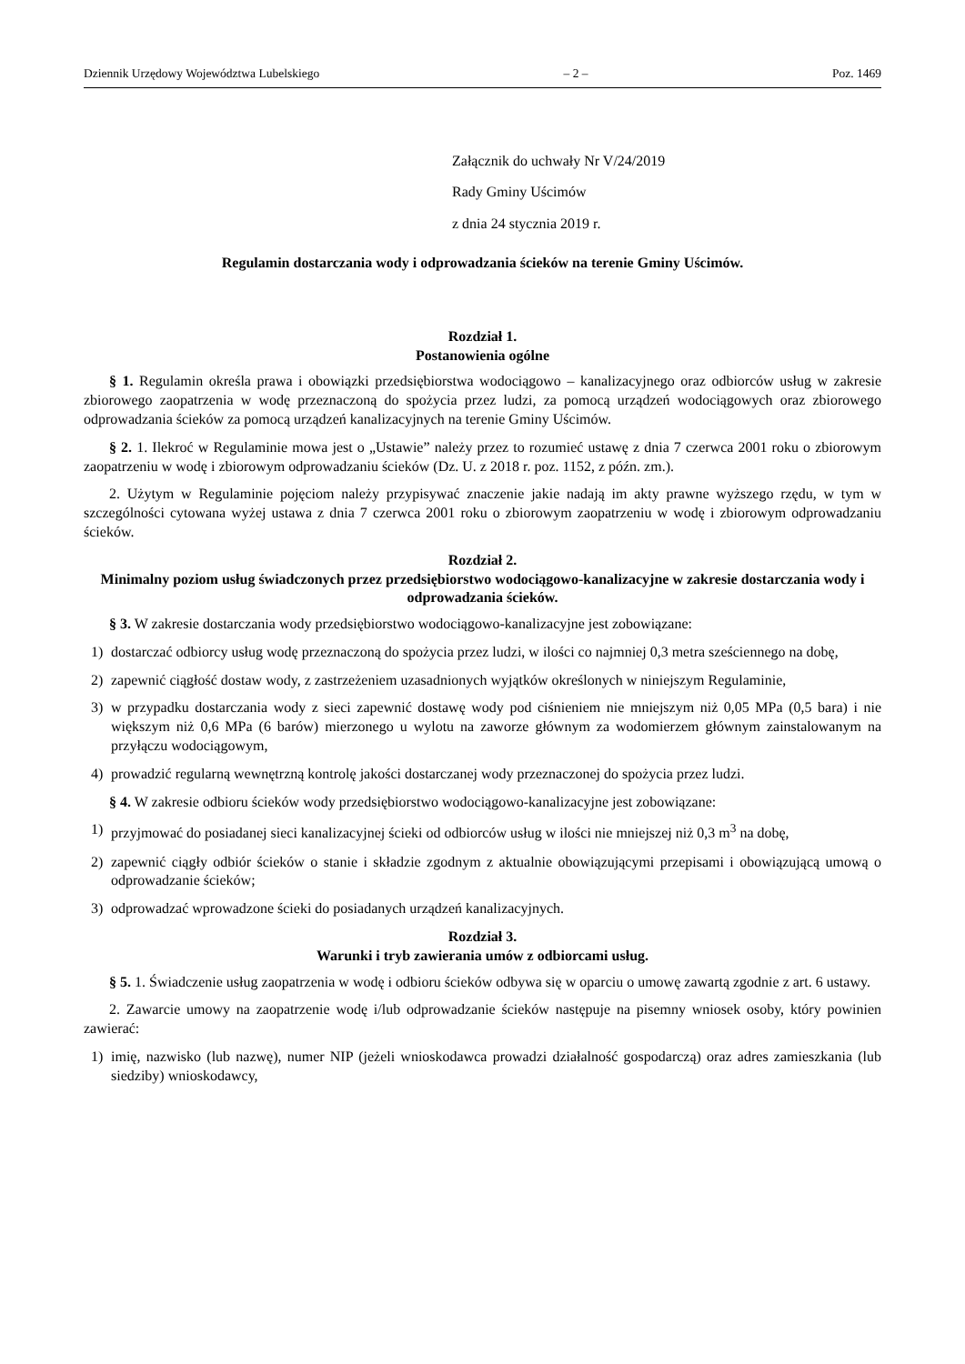Dziennik Urzędowy Województwa Lubelskiego – 2 – Poz. 1469
Załącznik do uchwały Nr V/24/2019
Rady Gminy Uścimów
z dnia 24 stycznia 2019 r.
Regulamin dostarczania wody i odprowadzania ścieków na terenie Gminy Uścimów.
Rozdział 1.
Postanowienia ogólne
§ 1. Regulamin określa prawa i obowiązki przedsiębiorstwa wodociągowo – kanalizacyjnego oraz odbiorców usług w zakresie zbiorowego zaopatrzenia w wodę przeznaczoną do spożycia przez ludzi, za pomocą urządzeń wodociągowych oraz zbiorowego odprowadzania ścieków za pomocą urządzeń kanalizacyjnych na terenie Gminy Uścimów.
§ 2. 1. Ilekroć w Regulaminie mowa jest o „Ustawie” należy przez to rozumieć ustawę z dnia 7 czerwca 2001 roku o zbiorowym zaopatrzeniu w wodę i zbiorowym odprowadzaniu ścieków (Dz. U. z 2018 r. poz. 1152, z późn. zm.).
2. Użytym w Regulaminie pojęciom należy przypisywać znaczenie jakie nadają im akty prawne wyższego rzędu, w tym w szczególności cytowana wyżej ustawa z dnia 7 czerwca 2001 roku o zbiorowym zaopatrzeniu w wodę i zbiorowym odprowadzaniu ścieków.
Rozdział 2.
Minimalny poziom usług świadczonych przez przedsiębiorstwo wodociągowo-kanalizacyjne w zakresie dostarczania wody i odprowadzania ścieków.
§ 3. W zakresie dostarczania wody przedsiębiorstwo wodociągowo-kanalizacyjne jest zobowiązane:
1) dostarczać odbiorcy usług wodę przeznaczoną do spożycia przez ludzi, w ilości co najmniej 0,3 metra sześciennego na dobę,
2) zapewnić ciągłość dostaw wody, z zastrzeżeniem uzasadnionych wyjątków określonych w niniejszym Regulaminie,
3) w przypadku dostarczania wody z sieci zapewnić dostawę wody pod ciśnieniem nie mniejszym niż 0,05 MPa (0,5 bara) i nie większym niż 0,6 MPa (6 barów) mierzonego u wylotu na zaworze głównym za wodomierzem głównym zainstalowanym na przyłączu wodociągowym,
4) prowadzić regularną wewnętrzną kontrolę jakości dostarczanej wody przeznaczonej do spożycia przez ludzi.
§ 4. W zakresie odbioru ścieków wody przedsiębiorstwo wodociągowo-kanalizacyjne jest zobowiązane:
1) przyjmować do posiadanej sieci kanalizacyjnej ścieki od odbiorców usług w ilości nie mniejszej niż 0,3 m<sup>3</sup> na dobę,
2) zapewnić ciągły odbiór ścieków o stanie i składzie zgodnym z aktualnie obowiązującymi przepisami i obowiązującą umową o odprowadzanie ścieków;
3) odprowadzać wprowadzone ścieki do posiadanych urządzeń kanalizacyjnych.
Rozdział 3.
Warunki i tryb zawierania umów z odbiorcami usług.
§ 5. 1. Świadczenie usług zaopatrzenia w wodę i odbioru ścieków odbywa się w oparciu o umowę zawartą zgodnie z art. 6 ustawy.
2. Zawarcie umowy na zaopatrzenie wodę i/lub odprowadzanie ścieków następuje na pisemny wniosek osoby, który powinien zawierać:
1) imię, nazwisko (lub nazwę), numer NIP (jeżeli wnioskodawca prowadzi działalność gospodarczą) oraz adres zamieszkania (lub siedziby) wnioskodawcy,